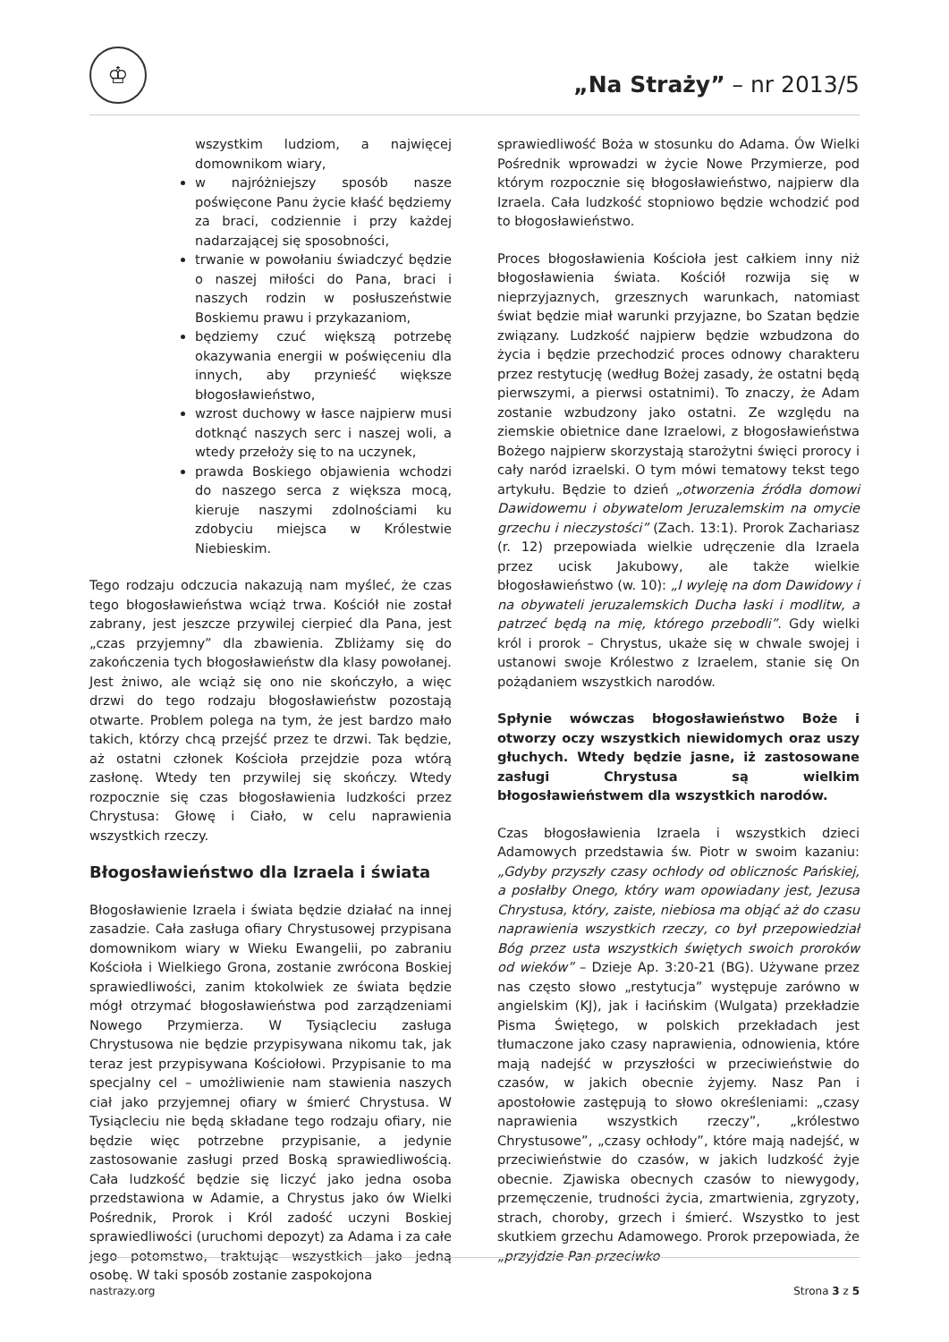♔
„Na Straży” – nr 2013/5
wszystkim ludziom, a najwięcej domownikom wiary,
w najróżniejszy sposób nasze poświęcone Panu życie kłaść będziemy za braci, codziennie i przy każdej nadarzającej się sposobności,
trwanie w powołaniu świadczyć będzie o naszej miłości do Pana, braci i naszych rodzin w posłuszeństwie Boskiemu prawu i przykazaniom,
będziemy czuć większą potrzebę okazywania energii w poświęceniu dla innych, aby przynieść większe błogosławieństwo,
wzrost duchowy w łasce najpierw musi dotknąć naszych serc i naszej woli, a wtedy przełoży się to na uczynek,
prawda Boskiego objawienia wchodzi do naszego serca z większa mocą, kieruje naszymi zdolnościami ku zdobyciu miejsca w Królestwie Niebieskim.
Tego rodzaju odczucia nakazują nam myśleć, że czas tego błogosławieństwa wciąż trwa. Kościół nie został zabrany, jest jeszcze przywilej cierpieć dla Pana, jest „czas przyjemny” dla zbawienia. Zbliżamy się do zakończenia tych błogosławieństw dla klasy powołanej. Jest żniwo, ale wciąż się ono nie skończyło, a więc drzwi do tego rodzaju błogosławieństw pozostają otwarte. Problem polega na tym, że jest bardzo mało takich, którzy chcą przejść przez te drzwi. Tak będzie, aż ostatni członek Kościoła przejdzie poza wtórą zasłonę. Wtedy ten przywilej się skończy. Wtedy rozpocznie się czas błogosławienia ludzkości przez Chrystusa: Głowę i Ciało, w celu naprawienia wszystkich rzeczy.
Błogosławieństwo dla Izraela i świata
Błogosławienie Izraela i świata będzie działać na innej zasadzie. Cała zasługa ofiary Chrystusowej przypisana domownikom wiary w Wieku Ewangelii, po zabraniu Kościoła i Wielkiego Grona, zostanie zwrócona Boskiej sprawiedliwości, zanim ktokolwiek ze świata będzie mógł otrzymać błogosławieństwa pod zarządzeniami Nowego Przymierza. W Tysiącleciu zasługa Chrystusowa nie będzie przypisywana nikomu tak, jak teraz jest przypisywana Kościołowi. Przypisanie to ma specjalny cel – umożliwienie nam stawienia naszych ciał jako przyjemnej ofiary w śmierć Chrystusa. W Tysiącleciu nie będą składane tego rodzaju ofiary, nie będzie więc potrzebne przypisanie, a jedynie zastosowanie zasługi przed Boską sprawiedliwością. Cała ludzkość będzie się liczyć jako jedna osoba przedstawiona w Adamie, a Chrystus jako ów Wielki Pośrednik, Prorok i Król zadość uczyni Boskiej sprawiedliwości (uruchomi depozyt) za Adama i za całe jego potomstwo, traktując wszystkich jako jedną osobę. W taki sposób zostanie zaspokojona
sprawiedliwość Boża w stosunku do Adama. Ów Wielki Pośrednik wprowadzi w życie Nowe Przymierze, pod którym rozpocznie się błogosławieństwo, najpierw dla Izraela. Cała ludzkość stopniowo będzie wchodzić pod to błogosławieństwo.
Proces błogosławienia Kościoła jest całkiem inny niż błogosławienia świata. Kościół rozwija się w nieprzyjaznych, grzesznych warunkach, natomiast świat będzie miał warunki przyjazne, bo Szatan będzie związany. Ludzkość najpierw będzie wzbudzona do życia i będzie przechodzić proces odnowy charakteru przez restytucję (według Bożej zasady, że ostatni będą pierwszymi, a pierwsi ostatnimi). To znaczy, że Adam zostanie wzbudzony jako ostatni. Ze względu na ziemskie obietnice dane Izraelowi, z błogosławieństwa Bożego najpierw skorzystają starożytni święci prorocy i cały naród izraelski. O tym mówi tematowy tekst tego artykułu. Będzie to dzień „otworzenia źródła domowi Dawidowemu i obywatelom Jeruzalemskim na omycie grzechu i nieczystości” (Zach. 13:1). Prorok Zachariasz (r. 12) przepowiada wielkie udręczenie dla Izraela przez ucisk Jakubowy, ale także wielkie błogosławieństwo (w. 10): „I wyleję na dom Dawidowy i na obywateli jeruzalemskich Ducha łaski i modlitw, a patrzeć będą na mię, którego przebodli”. Gdy wielki król i prorok – Chrystus, ukaże się w chwale swojej i ustanowi swoje Królestwo z Izraelem, stanie się On pożądaniem wszystkich narodów.
Spłynie wówczas błogosławieństwo Boże i otworzy oczy wszystkich niewidomych oraz uszy głuchych. Wtedy będzie jasne, iż zastosowane zasługi Chrystusa są wielkim błogosławieństwem dla wszystkich narodów.
Czas błogosławienia Izraela i wszystkich dzieci Adamowych przedstawia św. Piotr w swoim kazaniu: „Gdyby przyszły czasy ochłody od oblicznośc Pańskiej, a posłałby Onego, który wam opowiadany jest, Jezusa Chrystusa, który, zaiste, niebiosa ma objąć aż do czasu naprawienia wszystkich rzeczy, co był przepowiedział Bóg przez usta wszystkich świętych swoich proroków od wieków” – Dzieje Ap. 3:20-21 (BG). Używane przez nas często słowo „restytucja” występuje zarówno w angielskim (KJ), jak i łacińskim (Wulgata) przekładzie Pisma Świętego, w polskich przekładach jest tłumaczone jako czasy naprawienia, odnowienia, które mają nadejść w przyszłości w przeciwieństwie do czasów, w jakich obecnie żyjemy. Nasz Pan i apostołowie zastępują to słowo określeniami: „czasy naprawienia wszystkich rzeczy”, „królestwo Chrystusowe”, „czasy ochłody”, które mają nadejść, w przeciwieństwie do czasów, w jakich ludzkość żyje obecnie. Zjawiska obecnych czasów to niewygody, przemęczenie, trudności życia, zmartwienia, zgryzoty, strach, choroby, grzech i śmierć. Wszystko to jest skutkiem grzechu Adamowego. Prorok przepowiada, że „przyjdzie Pan przeciwko
nastrazy.org Strona 3 z 5